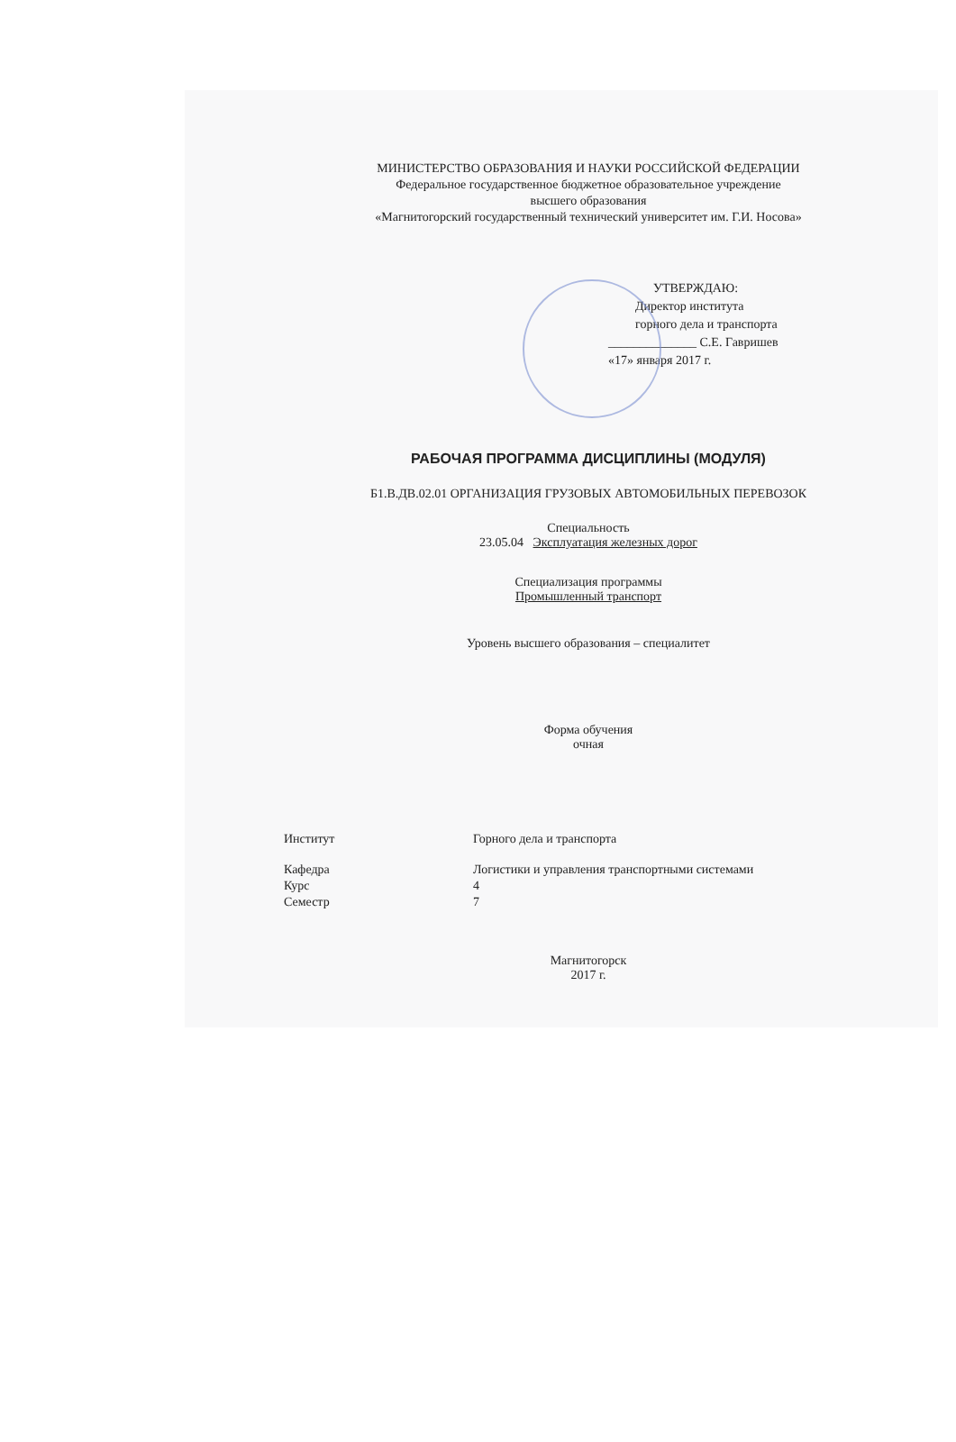МИНИСТЕРСТВО ОБРАЗОВАНИЯ И НАУКИ РОССИЙСКОЙ ФЕДЕРАЦИИ
Федеральное государственное бюджетное образовательное учреждение
высшего образования
«Магнитогорский государственный технический университет им. Г.И. Носова»
УТВЕРЖДАЮ:
Директор института
горного дела и транспорта
______________ С.Е. Гавришев
«17» января 2017 г.
РАБОЧАЯ ПРОГРАММА ДИСЦИПЛИНЫ (МОДУЛЯ)
Б1.В.ДВ.02.01 ОРГАНИЗАЦИЯ ГРУЗОВЫХ АВТОМОБИЛЬНЫХ ПЕРЕВОЗОК
Специальность
23.05.04 Эксплуатация железных дорог
Специализация программы
Промышленный транспорт
Уровень высшего образования – специалитет
Форма обучения
очная
| Институт | Горного дела и транспорта |
| Кафедра | Логистики и управления транспортными системами |
| Курс | 4 |
| Семестр | 7 |
Магнитогорск
2017 г.